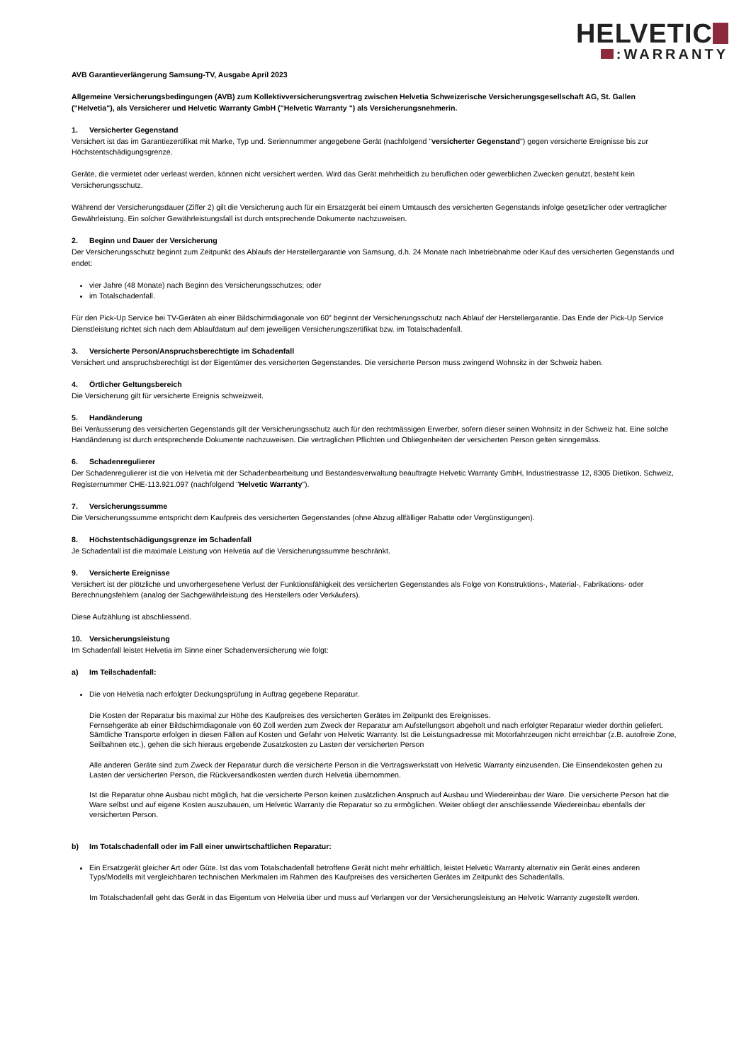HELVETIC
:WARRANTY
AVB Garantieverlängerung Samsung-TV, Ausgabe April 2023
Allgemeine Versicherungsbedingungen (AVB) zum Kollektivversicherungsvertrag zwischen Helvetia Schweizerische Versicherungsgesellschaft AG, St. Gallen ("Helvetia"), als Versicherer und Helvetic Warranty GmbH ("Helvetic Warranty ") als Versicherungsnehmerin.
1. Versicherter Gegenstand
Versichert ist das im Garantiezertifikat mit Marke, Typ und. Seriennummer angegebene Gerät (nachfolgend "versicherter Gegenstand") gegen versicherte Ereignisse bis zur Höchstentschädigungsgrenze.
Geräte, die vermietet oder verleast werden, können nicht versichert werden. Wird das Gerät mehrheitlich zu beruflichen oder gewerblichen Zwecken genutzt, besteht kein Versicherungsschutz.
Während der Versicherungsdauer (Ziffer 2) gilt die Versicherung auch für ein Ersatzgerät bei einem Umtausch des versicherten Gegenstands infolge gesetzlicher oder vertraglicher Gewährleistung. Ein solcher Gewährleistungsfall ist durch entsprechende Dokumente nachzuweisen.
2. Beginn und Dauer der Versicherung
Der Versicherungsschutz beginnt zum Zeitpunkt des Ablaufs der Herstellergarantie von Samsung, d.h. 24 Monate nach Inbetriebnahme oder Kauf des versicherten Gegenstands und endet:
vier Jahre (48 Monate) nach Beginn des Versicherungsschutzes; oder
im Totalschadenfall.
Für den Pick-Up Service bei TV-Geräten ab einer Bildschirmdiagonale von 60" beginnt der Versicherungsschutz nach Ablauf der Herstellergarantie. Das Ende der Pick-Up Service Dienstleistung richtet sich nach dem Ablaufdatum auf dem jeweiligen Versicherungszertifikat bzw. im Totalschadenfall.
3. Versicherte Person/Anspruchsberechtigte im Schadenfall
Versichert und anspruchsberechtigt ist der Eigentümer des versicherten Gegenstandes. Die versicherte Person muss zwingend Wohnsitz in der Schweiz haben.
4. Örtlicher Geltungsbereich
Die Versicherung gilt für versicherte Ereignis schweizweit.
5. Handänderung
Bei Veräusserung des versicherten Gegenstands gilt der Versicherungsschutz auch für den rechtmässigen Erwerber, sofern dieser seinen Wohnsitz in der Schweiz hat. Eine solche Handänderung ist durch entsprechende Dokumente nachzuweisen. Die vertraglichen Pflichten und Obliegenheiten der versicherten Person gelten sinngemäss.
6. Schadenregulierer
Der Schadenregulierer ist die von Helvetia mit der Schadenbearbeitung und Bestandesverwaltung beauftragte Helvetic Warranty GmbH, Industriestrasse 12, 8305 Dietikon, Schweiz, Registernummer CHE-113.921.097 (nachfolgend "Helvetic Warranty").
7. Versicherungssumme
Die Versicherungssumme entspricht dem Kaufpreis des versicherten Gegenstandes (ohne Abzug allfälliger Rabatte oder Vergünstigungen).
8. Höchstentschädigungsgrenze im Schadenfall
Je Schadenfall ist die maximale Leistung von Helvetia auf die Versicherungssumme beschränkt.
9. Versicherte Ereignisse
Versichert ist der plötzliche und unvorhergesehene Verlust der Funktionsfähigkeit des versicherten Gegenstandes als Folge von Konstruktions-, Material-, Fabrikations- oder Berechnungsfehlern (analog der Sachgewährleistung des Herstellers oder Verkäufers).
Diese Aufzählung ist abschliessend.
10. Versicherungsleistung
Im Schadenfall leistet Helvetia im Sinne einer Schadenversicherung wie folgt:
a) Im Teilschadenfall:
Die von Helvetia nach erfolgter Deckungsprüfung in Auftrag gegebene Reparatur.
Die Kosten der Reparatur bis maximal zur Höhe des Kaufpreises des versicherten Gerätes im Zeitpunkt des Ereignisses.
Fernsehgeräte ab einer Bildschirmdiagonale von 60 Zoll werden zum Zweck der Reparatur am Aufstellungsort abgeholt und nach erfolgter Reparatur wieder dorthin geliefert. Sämtliche Transporte erfolgen in diesen Fällen auf Kosten und Gefahr von Helvetic Warranty. Ist die Leistungsadresse mit Motorfahrzeugen nicht erreichbar (z.B. autofreie Zone, Seilbahnen etc.), gehen die sich hieraus ergebende Zusatzkosten zu Lasten der versicherten Person
Alle anderen Geräte sind zum Zweck der Reparatur durch die versicherte Person in die Vertragswerkstatt von Helvetic Warranty einzusenden. Die Einsendekosten gehen zu Lasten der versicherten Person, die Rückversandkosten werden durch Helvetia übernommen.
Ist die Reparatur ohne Ausbau nicht möglich, hat die versicherte Person keinen zusätzlichen Anspruch auf Ausbau und Wiedereinbau der Ware. Die versicherte Person hat die Ware selbst und auf eigene Kosten auszubauen, um Helvetic Warranty die Reparatur so zu ermöglichen. Weiter obliegt der anschliessende Wiedereinbau ebenfalls der versicherten Person.
b) Im Totalschadenfall oder im Fall einer unwirtschaftlichen Reparatur:
Ein Ersatzgerät gleicher Art oder Güte. Ist das vom Totalschadenfall betroffene Gerät nicht mehr erhältlich, leistet Helvetic Warranty alternativ ein Gerät eines anderen Typs/Modells mit vergleichbaren technischen Merkmalen im Rahmen des Kaufpreises des versicherten Gerätes im Zeitpunkt des Schadenfalls.
Im Totalschadenfall geht das Gerät in das Eigentum von Helvetia über und muss auf Verlangen vor der Versicherungsleistung an Helvetic Warranty zugestellt werden.